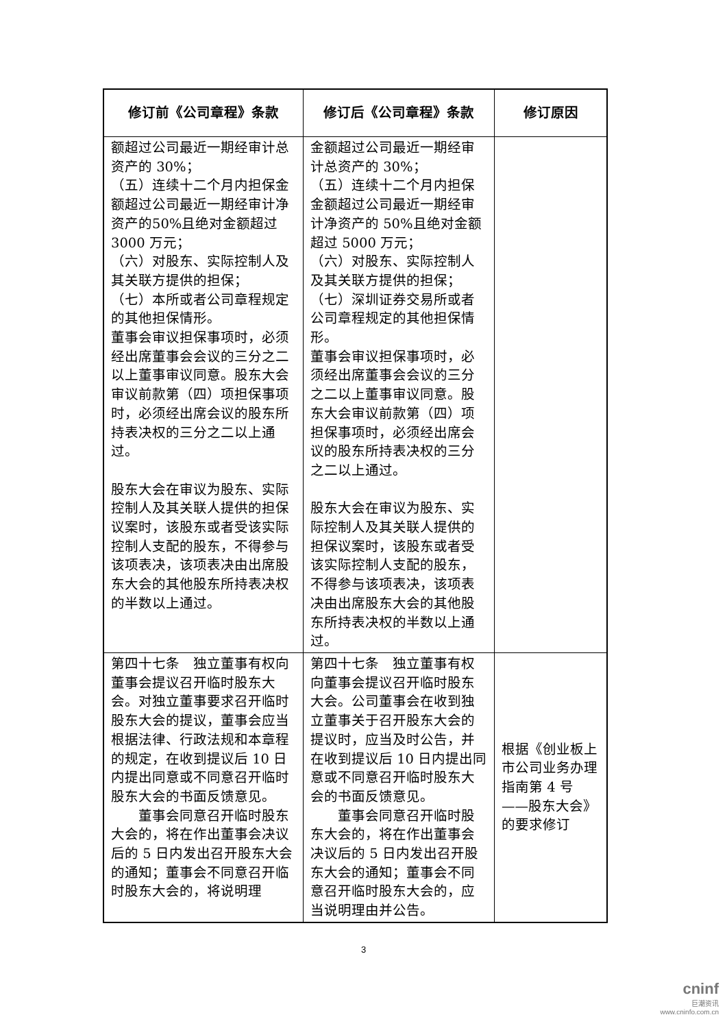| 修订前《公司章程》条款 | 修订后《公司章程》条款 | 修订原因 |
| --- | --- | --- |
| 额超过公司最近一期经审计总资产的 30%； （五）连续十二个月内担保金额超过公司最近一期经审计净资产的50%且绝对金额超过3000 万元； （六）对股东、实际控制人及其关联方提供的担保； （七）本所或者公司章程规定的其他担保情形。 董事会审议担保事项时，必须经出席董事会会议的三分之二以上董事审议同意。股东大会审议前款第（四）项担保事项时，必须经出席会议的股东所持表决权的三分之二以上通过。 股东大会在审议为股东、实际控制人及其关联人提供的担保议案时，该股东或者受该实际控制人支配的股东，不得参与该项表决，该项表决由出席股东大会的其他股东所持表决权的半数以上通过。 | 金额超过公司最近一期经审计总资产的 30%； （五）连续十二个月内担保金额超过公司最近一期经审计净资产的 50%且绝对金额超过 5000 万元； （六）对股东、实际控制人及其关联方提供的担保； （七）深圳证券交易所或者公司章程规定的其他担保情形。 董事会审议担保事项时，必须经出席董事会会议的三分之二以上董事审议同意。股东大会审议前款第（四）项担保事项时，必须经出席会议的股东所持表决权的三分之二以上通过。 股东大会在审议为股东、实际控制人及其关联人提供的担保议案时，该股东或者受该实际控制人支配的股东，不得参与该项表决，该项表决由出席股东大会的其他股东所持表决权的半数以上通过。 | |
| 第四十七条 独立董事有权向董事会提议召开临时股东大会。对独立董事要求召开临时股东大会的提议，董事会应当根据法律、行政法规和本章程的规定，在收到提议后 10 日内提出同意或不同意召开临时股东大会的书面反馈意见。 董事会同意召开临时股东大会的，将在作出董事会决议后的 5 日内发出召开股东大会的通知；董事会不同意召开临时股东大会的，将说明理 | 第四十七条 独立董事有权向董事会提议召开临时股东大会。公司董事会在收到独立董事关于召开股东大会的提议时，应当及时公告，并在收到提议后 10 日内提出同意或不同意召开临时股东大会的书面反馈意见。 董事会同意召开临时股东大会的，将在作出董事会决议后的 5 日内发出召开股东大会的通知；董事会不同意召开临时股东大会的，应当说明理由并公告。 | 根据《创业板上市公司业务办理指南第 4 号——股东大会》的要求修订 |
3
cninf
巨潮资讯
www.cninfo.com.cn